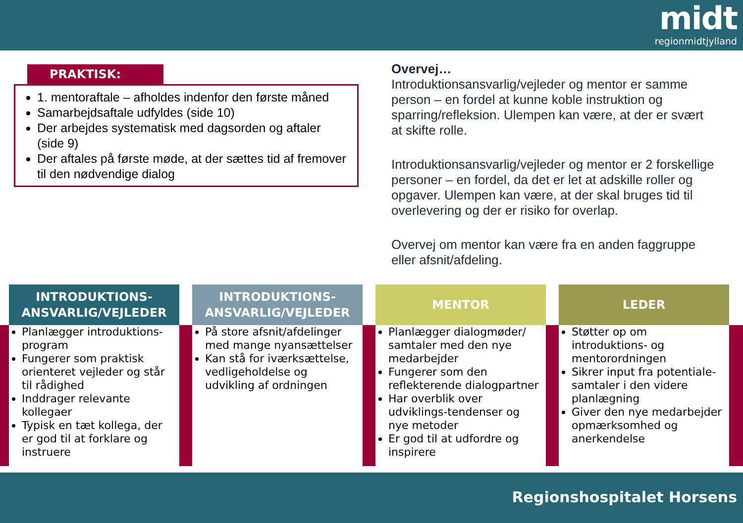midt
regionmidtjylland
PRAKTISK:
1. mentoraftale – afholdes indenfor den første måned
Samarbejdsaftale udfyldes (side 10)
Der arbejdes systematisk med dagsorden og aftaler (side 9)
Der aftales på første møde, at der sættes tid af fremover til den nødvendige dialog
Overvej…
Introduktionsansvarlig/vejleder og mentor er samme person – en fordel at kunne koble instruktion og sparring/refleksion. Ulempen kan være, at der er svært at skifte rolle.
Introduktionsansvarlig/vejleder og mentor er 2 forskellige personer – en fordel, da det er let at adskille roller og opgaver. Ulempen kan være, at der skal bruges tid til overlevering og der er risiko for overlap.
Overvej om mentor kan være fra en anden faggruppe eller afsnit/afdeling.
INTRODUKTIONS-
ANSVARLIG/VEJLEDER
Planlægger introduktions-program
Fungerer som praktisk orienteret vejleder og står til rådighed
Inddrager relevante kollegaer
Typisk en tæt kollega, der er god til at forklare og instruere
INTRODUKTIONS-
ANSVARLIG/VEJLEDER
På store afsnit/afdelinger med mange nyansættelser
Kan stå for iværksættelse, vedligeholdelse og udvikling af ordningen
MENTOR
Planlægger dialogmøder/ samtaler med den nye medarbejder
Fungerer som den reflekterende dialogpartner
Har overblik over udviklings-tendenser og nye metoder
Er god til at udfordre og inspirere
LEDER
Støtter op om introduktions- og mentorordningen
Sikrer input fra potentiale-samtaler i den videre planlægning
Giver den nye medarbejder opmærksomhed og anerkendelse
Regionshospitalet Horsens